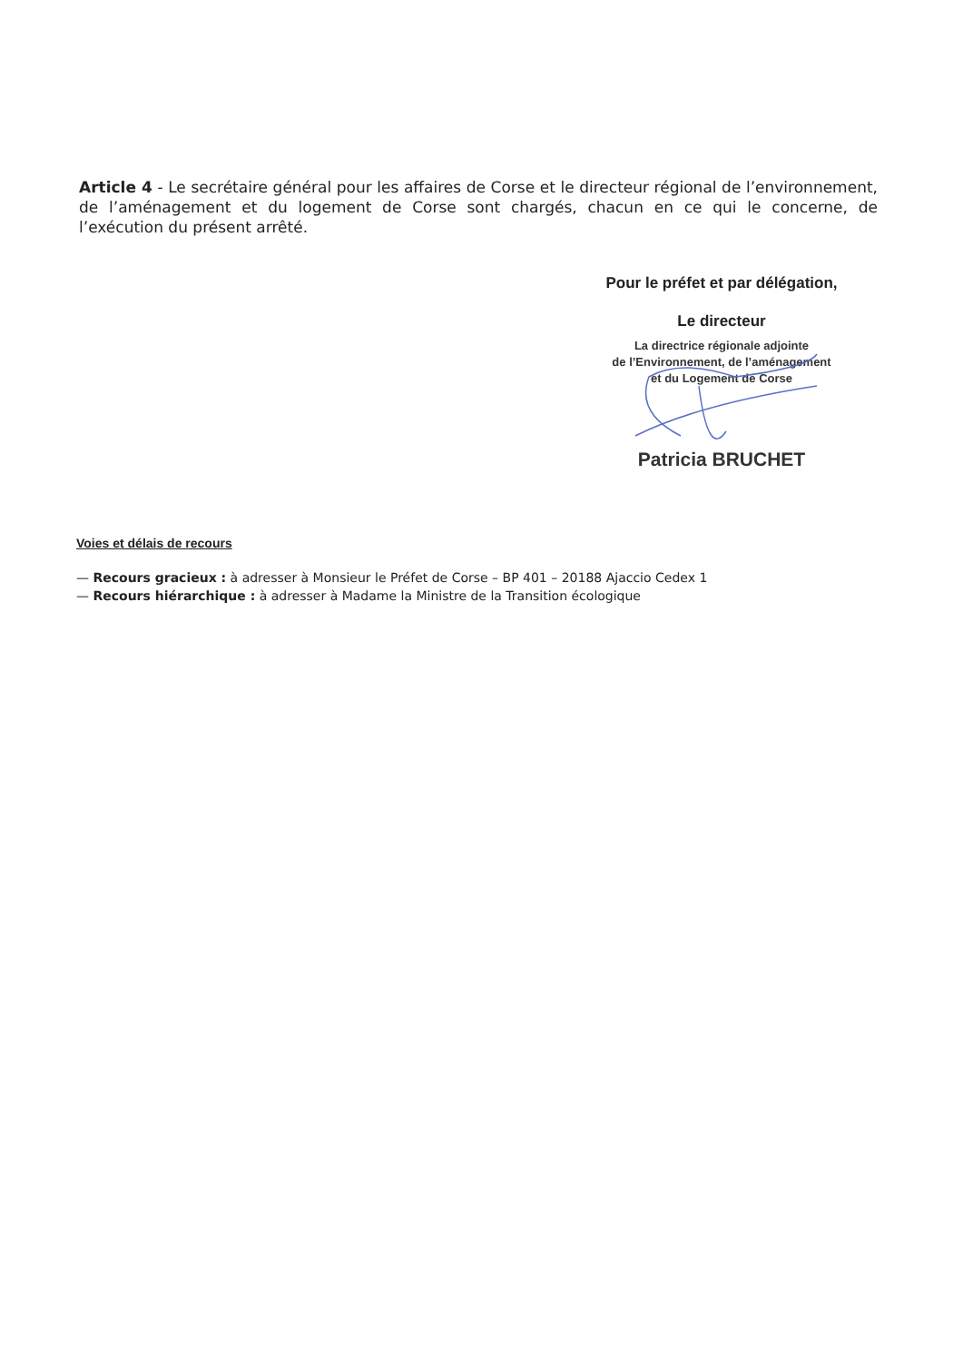Article 4 - Le secrétaire général pour les affaires de Corse et le directeur régional de l’environnement, de l’aménagement et du logement de Corse sont chargés, chacun en ce qui le concerne, de l’exécution du présent arrêté.
Pour le préfet et par délégation,
Le directeur
La directrice régionale adjointe
de l’Environnement, de l’aménagement
et du Logement de Corse
Patricia BRUCHET
Voies et délais de recours
— Recours gracieux : à adresser à Monsieur le Préfet de Corse – BP 401 – 20188 Ajaccio Cedex 1
— Recours hiérarchique : à adresser à Madame la Ministre de la Transition écologique